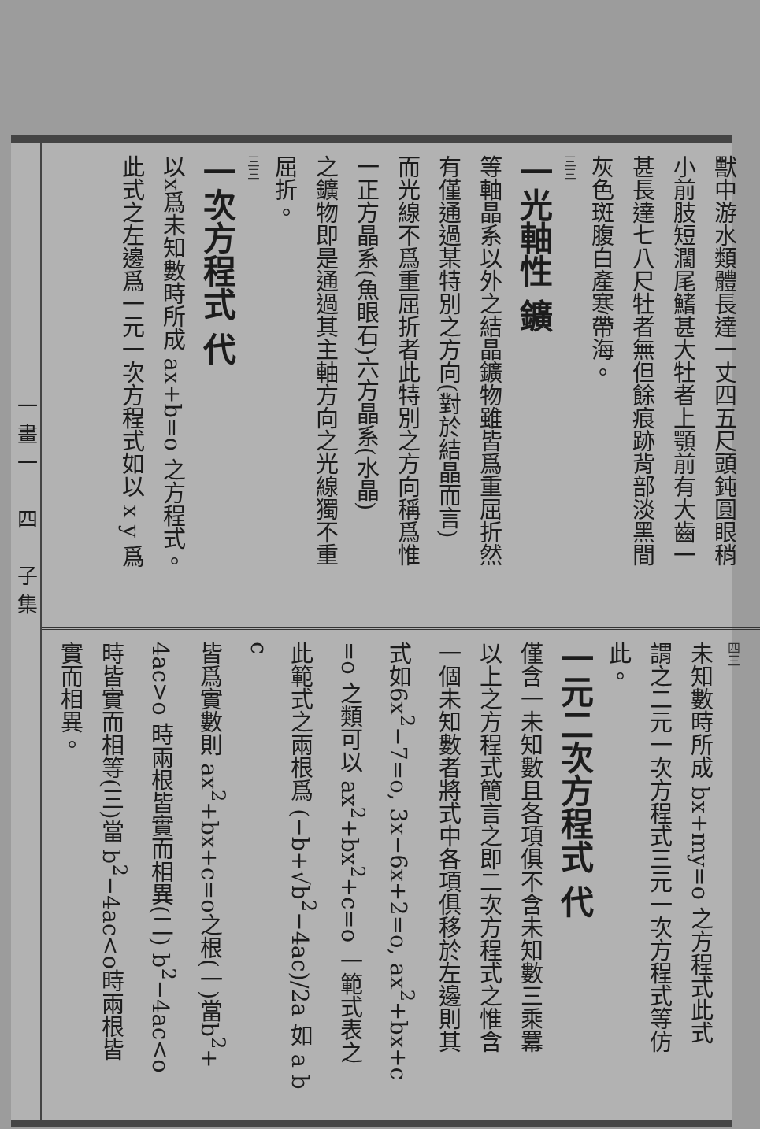一畫一　四　子集
獸中游水類體長達一丈四五尺頭鈍圓眼稍
小前肢短濶尾鰭甚大牡者上顎前有大齒一
甚長達七八尺牡者無但餘痕跡背部淡黑間
灰色斑腹白產寒帶海。
三三
一光軸性 鑛
等軸晶系以外之結晶鑛物雖皆爲重屈折然
有僅通過某特別之方向(對於結晶而言)
而光線不爲重屈折者此特別之方向稱爲惟
一正方晶系(魚眼石)六方晶系(水晶)
之鑛物即是通過其主軸方向之光線獨不重
屈折。
三三
一次方程式 代
以x爲未知數時所成 ax+b=o 之方程式。
此式之左邊爲一元一次方程式如以 x y 爲
四三
未知數時所成 bx+my=o 之方程式此式
謂之二元一次方程式三元一次方程式等仿
此。
一元二次方程式 代
僅含一未知數且各項俱不含未知數三乘羃
以上之方程式簡言之即二次方程式之惟含
一個未知數者將式中各項俱移於左邊則其
式如6x<sup>2</sup>−7=o, 3x−6x+2=o, ax<sup>2</sup>+bx+c
=o 之類可以 ax<sup>2</sup>+bx<sup>2</sup>+c=o 一範式表之
此範式之兩根爲 (−b+√b<sup>2</sup>−4ac)/2a 如 a b c
皆爲實數則 ax<sup>2</sup>+bx+c=o之根(一)當b<sup>2</sup>+
4ac>o 時兩根皆實而相異(二) b<sup>2</sup>−4ac<o
時皆實而相等(三)當 b<sup>2</sup>−4ac<o時兩根皆
實而相異。